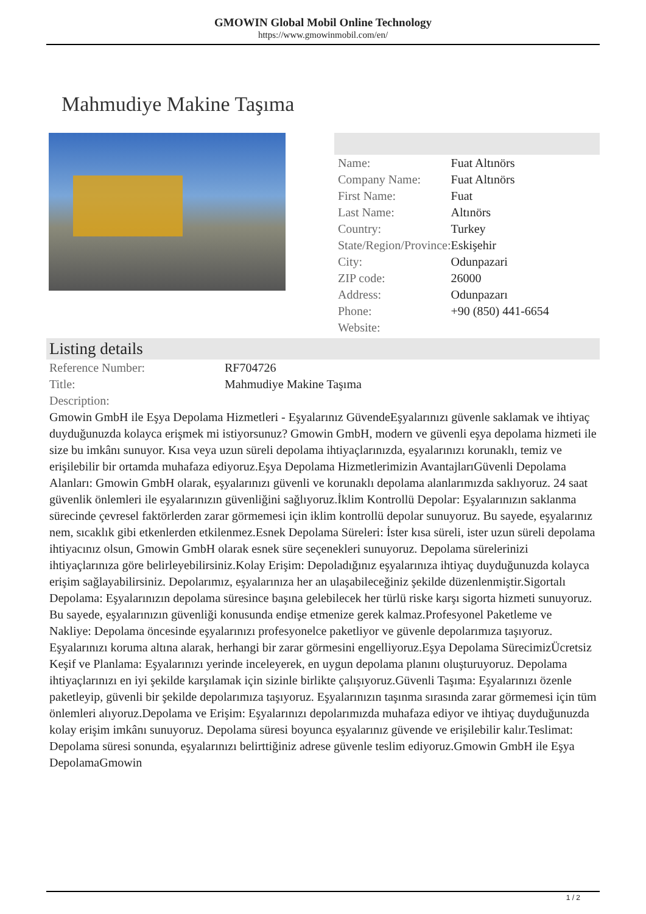GMOWIN Global Mobil Online Technology
https://www.gmowinmobil.com/en/
Mahmudiye Makine Taşıma
| Name: | Fuat Altınörs |
| Company Name: | Fuat Altınörs |
| First Name: | Fuat |
| Last Name: | Altınörs |
| Country: | Turkey |
| State/Region/Province: | Eskişehir |
| City: | Odunpazari |
| ZIP code: | 26000 |
| Address: | Odunpazarı |
| Phone: | +90 (850) 441-6654 |
| Website: | |
Listing details
| Reference Number: | RF704726 |
| Title: | Mahmudiye Makine Taşıma |
| Description: | |
Gmowin GmbH ile Eşya Depolama Hizmetleri - Eşyalarınız GüvendeEşyalarınızı güvenle saklamak ve ihtiyaç duyduğunuzda kolayca erişmek mi istiyorsunuz? Gmowin GmbH, modern ve güvenli eşya depolama hizmeti ile size bu imkânı sunuyor. Kısa veya uzun süreli depolama ihtiyaçlarınızda, eşyalarınızı korunaklı, temiz ve erişilebilir bir ortamda muhafaza ediyoruz.Eşya Depolama Hizmetlerimizin AvantajlarıGüvenli Depolama Alanları: Gmowin GmbH olarak, eşyalarınızı güvenli ve korunaklı depolama alanlarımızda saklıyoruz. 24 saat güvenlik önlemleri ile eşyalarınızın güvenliğini sağlıyoruz.İklim Kontrollü Depolar: Eşyalarınızın saklanma sürecinde çevresel faktörlerden zarar görmemesi için iklim kontrollü depolar sunuyoruz. Bu sayede, eşyalarınız nem, sıcaklık gibi etkenlerden etkilenmez.Esnek Depolama Süreleri: İster kısa süreli, ister uzun süreli depolama ihtiyacınız olsun, Gmowin GmbH olarak esnek süre seçenekleri sunuyoruz. Depolama sürelerinizi ihtiyaçlarınıza göre belirleyebilirsiniz.Kolay Erişim: Depoladığınız eşyalarınıza ihtiyaç duyduğunuzda kolayca erişim sağlayabilirsiniz. Depolarımız, eşyalarınıza her an ulaşabileceğiniz şekilde düzenlenmiştir.Sigortalı Depolama: Eşyalarınızın depolama süresince başına gelebilecek her türlü riske karşı sigorta hizmeti sunuyoruz. Bu sayede, eşyalarınızın güvenliği konusunda endişe etmenize gerek kalmaz.Profesyonel Paketleme ve Nakliye: Depolama öncesinde eşyalarınızı profesyonelce paketliyor ve güvenle depolarımıza taşıyoruz. Eşyalarınızı koruma altına alarak, herhangi bir zarar görmesini engelliyoruz.Eşya Depolama SürecimizÜcretsiz Keşif ve Planlama: Eşyalarınızı yerinde inceleyerek, en uygun depolama planını oluşturuyoruz. Depolama ihtiyaçlarınızı en iyi şekilde karşılamak için sizinle birlikte çalışıyoruz.Güvenli Taşıma: Eşyalarınızı özenle paketleyip, güvenli bir şekilde depolarımıza taşıyoruz. Eşyalarınızın taşınma sırasında zarar görmemesi için tüm önlemleri alıyoruz.Depolama ve Erişim: Eşyalarınızı depolarımızda muhafaza ediyor ve ihtiyaç duyduğunuzda kolay erişim imkânı sunuyoruz. Depolama süresi boyunca eşyalarınız güvende ve erişilebilir kalır.Teslimat: Depolama süresi sonunda, eşyalarınızı belirttiğiniz adrese güvenle teslim ediyoruz.Gmowin GmbH ile Eşya DepolamaGmowin
1 / 2